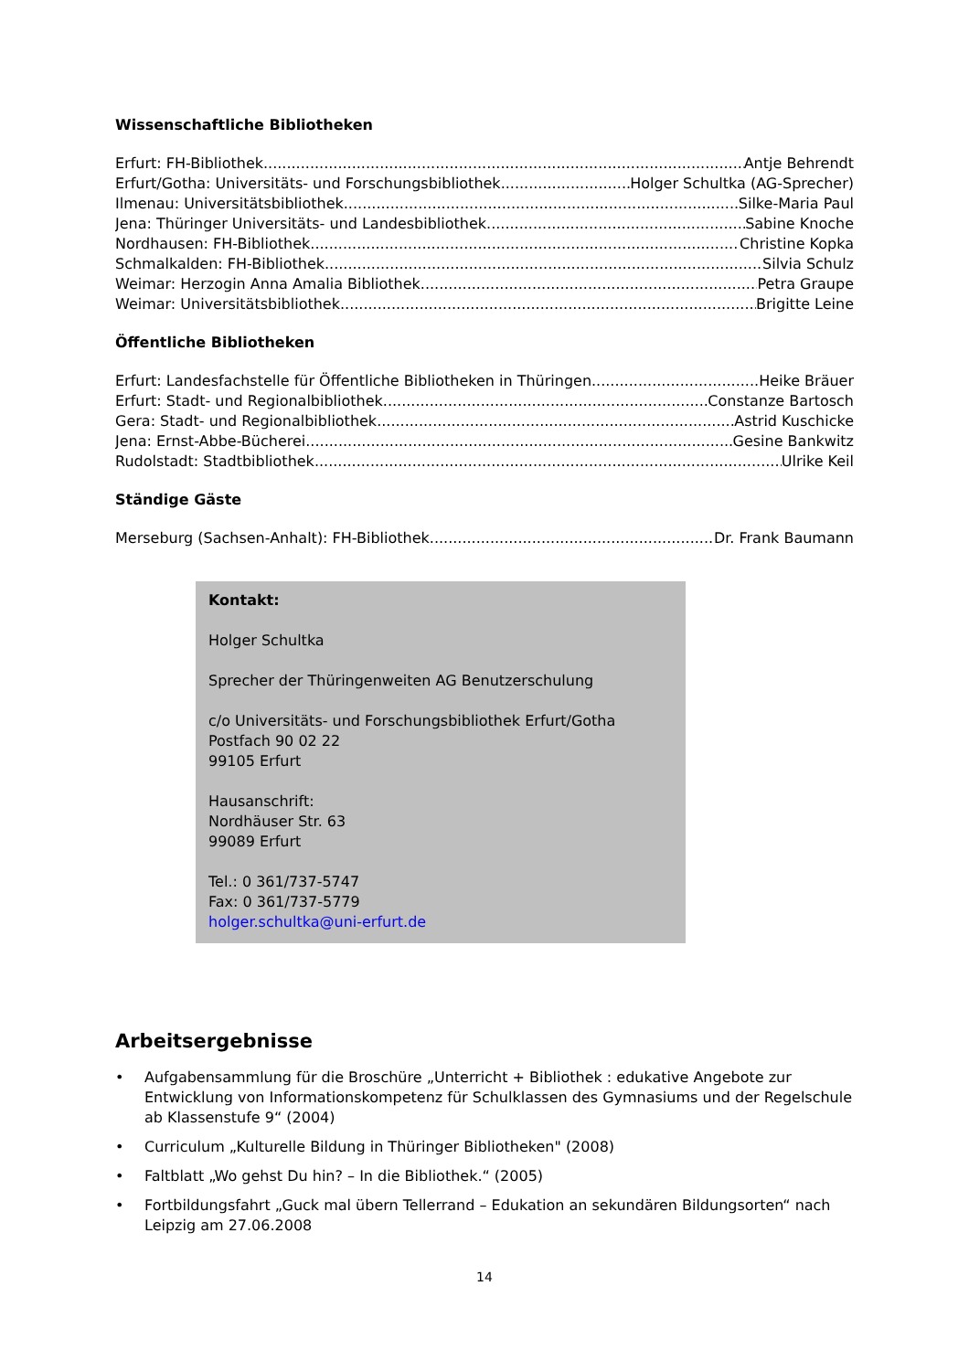Wissenschaftliche Bibliotheken
Erfurt: FH-Bibliothek Antje Behrendt
Erfurt/Gotha: Universitäts- und Forschungsbibliothek Holger Schultka (AG-Sprecher)
Ilmenau: Universitätsbibliothek Silke-Maria Paul
Jena: Thüringer Universitäts- und Landesbibliothek Sabine Knoche
Nordhausen: FH-Bibliothek Christine Kopka
Schmalkalden: FH-Bibliothek Silvia Schulz
Weimar: Herzogin Anna Amalia Bibliothek Petra Graupe
Weimar: Universitätsbibliothek Brigitte Leine
Öffentliche Bibliotheken
Erfurt: Landesfachstelle für Öffentliche Bibliotheken in Thüringen Heike Bräuer
Erfurt: Stadt- und Regionalbibliothek Constanze Bartosch
Gera: Stadt- und Regionalbibliothek Astrid Kuschicke
Jena: Ernst-Abbe-Bücherei Gesine Bankwitz
Rudolstadt: Stadtbibliothek Ulrike Keil
Ständige Gäste
Merseburg (Sachsen-Anhalt): FH-Bibliothek Dr. Frank Baumann
Kontakt:
Holger Schultka
Sprecher der Thüringenweiten AG Benutzerschulung
c/o Universitäts- und Forschungsbibliothek Erfurt/Gotha
Postfach 90 02 22
99105 Erfurt
Hausanschrift:
Nordhäuser Str. 63
99089 Erfurt
Tel.: 0 361/737-5747
Fax: 0 361/737-5779
holger.schultka@uni-erfurt.de
Arbeitsergebnisse
• Aufgabensammlung für die Broschüre „Unterricht + Bibliothek : edukative Angebote zur Entwicklung von Informationskompetenz für Schulklassen des Gymnasiums und der Regelschule ab Klassenstufe 9“ (2004)
• Curriculum „Kulturelle Bildung in Thüringer Bibliotheken" (2008)
• Faltblatt „Wo gehst Du hin? – In die Bibliothek.“ (2005)
• Fortbildungsfahrt „Guck mal übern Tellerrand – Edukation an sekundären Bildungsorten“ nach Leipzig am 27.06.2008
14